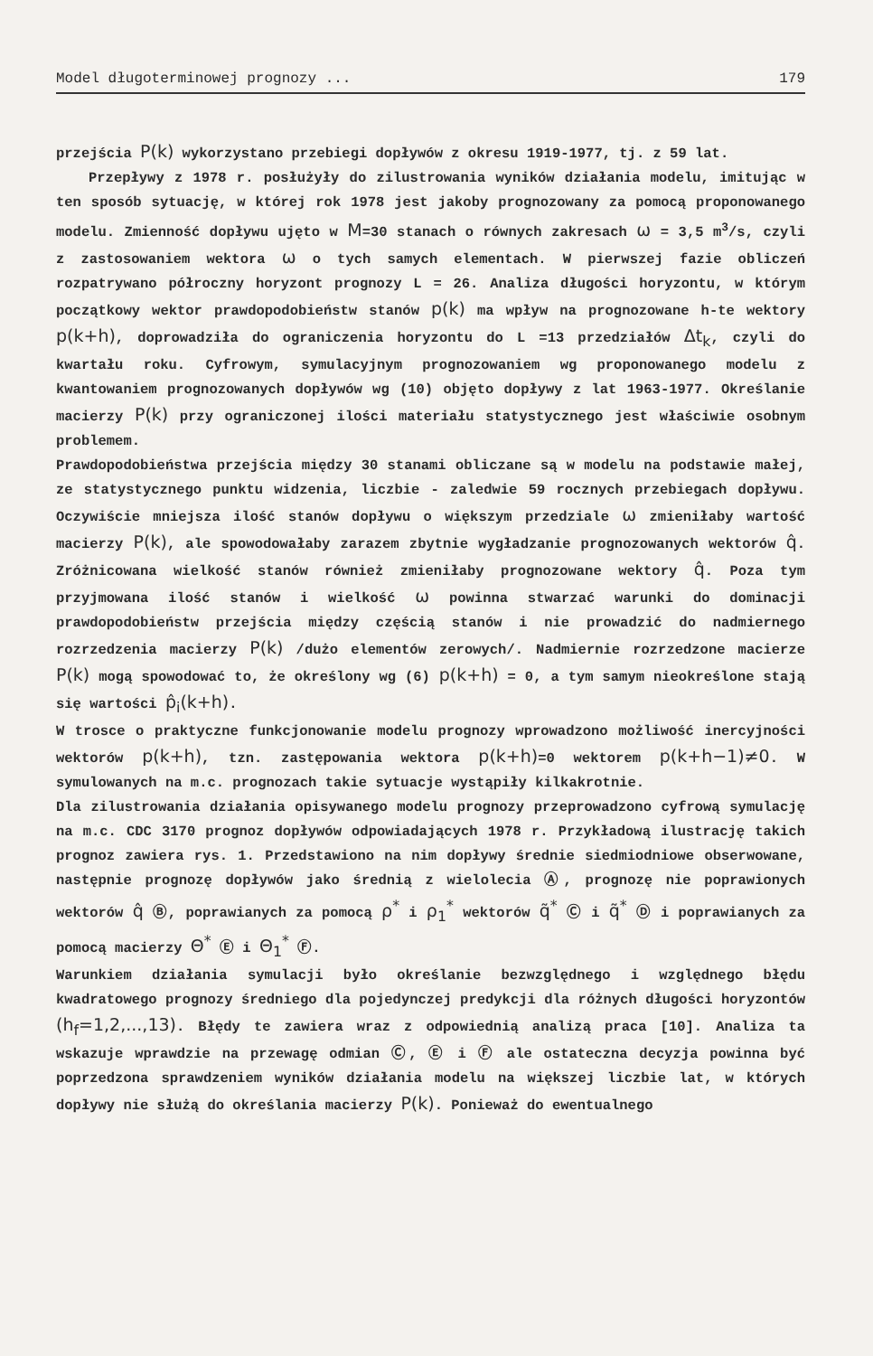Model długoterminowej prognozy ... 179
przejścia P(k) wykorzystano przebiegi dopływów z okresu 1919-1977, tj. z 59 lat.
Przepływy z 1978 r. posłużyły do zilustrowania wyników działania modelu, imitując w ten sposób sytuację, w której rok 1978 jest jakoby prognozowany za pomocą proponowanego modelu. Zmienność dopływu ujęto w M=30 stanach o równych zakresach ω = 3,5 m<sup>3</sup>/s, czyli z zastosowaniem wektora ω o tych samych elementach. W pierwszej fazie obliczeń rozpatrywano półroczny horyzont prognozy L = 26. Analiza długości horyzontu, w którym początkowy wektor prawdopodobieństw stanów p(k) ma wpływ na prognozowane h-te wektory p(k+h), doprowadziła do ograniczenia horyzontu do L =13 przedziałów Δt<sub>k</sub>, czyli do kwartału roku. Cyfrowym, symulacyjnym prognozowaniem wg proponowanego modelu z kwantowaniem prognozowanych dopływów wg (10) objęto dopływy z lat 1963-1977. Określanie macierzy P(k) przy ograniczonej ilości materiału statystycznego jest właściwie osobnym problemem.
Prawdopodobieństwa przejścia między 30 stanami obliczane są w modelu na podstawie małej, ze statystycznego punktu widzenia, liczbie - zaledwie 59 rocznych przebiegach dopływu. Oczywiście mniejsza ilość stanów dopływu o większym przedziale ω zmieniłaby wartość macierzy P(k), ale spowodowałaby zarazem zbytnie wygładzanie prognozowanych wektorów q̂. Zróżnicowana wielkość stanów również zmieniłaby prognozowane wektory q̂. Poza tym przyjmowana ilość stanów i wielkość ω powinna stwarzać warunki do dominacji prawdopodobieństw przejścia między częścią stanów i nie prowadzić do nadmiernego rozrzedzenia macierzy P(k) /dużo elementów zerowych/. Nadmiernie rozrzedzone macierze P(k) mogą spowodować to, że określony wg (6) p(k+h) = 0, a tym samym nieokreślone stają się wartości p̂<sub>i</sub>(k+h).
W trosce o praktyczne funkcjonowanie modelu prognozy wprowadzono możliwość inercyjności wektorów p(k+h), tzn. zastępowania wektora p(k+h)=0 wektorem p(k+h−1)≠0. W symulowanych na m.c. prognozach takie sytuacje wystąpiły kilkakrotnie.
Dla zilustrowania działania opisywanego modelu prognozy przeprowadzono cyfrową symulację na m.c. CDC 3170 prognoz dopływów odpowiadających 1978 r. Przykładową ilustrację takich prognoz zawiera rys. 1. Przedstawiono na nim dopływy średnie siedmiodniowe obserwowane, następnie prognozę dopływów jako średnią z wielolecia Ⓐ, prognozę nie poprawionych wektorów q̂ Ⓑ, poprawianych za pomocą ρ<sup>*</sup> i ρ<sub>1</sub><sup>*</sup> wektorów q̃<sup>*</sup> Ⓒ i q̃<sup>*</sup> Ⓓ i poprawianych za pomocą macierzy Θ<sup>*</sup> Ⓔ i Θ<sub>1</sub><sup>*</sup> Ⓕ.
Warunkiem działania symulacji było określanie bezwzględnego i względnego błędu kwadratowego prognozy średniego dla pojedynczej predykcji dla różnych długości horyzontów (h<sub>f</sub>=1,2,...,13). Błędy te zawiera wraz z odpowiednią analizą praca [10]. Analiza ta wskazuje wprawdzie na przewagę odmian Ⓒ, Ⓔ i Ⓕ ale ostateczna decyzja powinna być poprzedzona sprawdzeniem wyników działania modelu na większej liczbie lat, w których dopływy nie służą do określania macierzy P(k). Ponieważ do ewentualnego